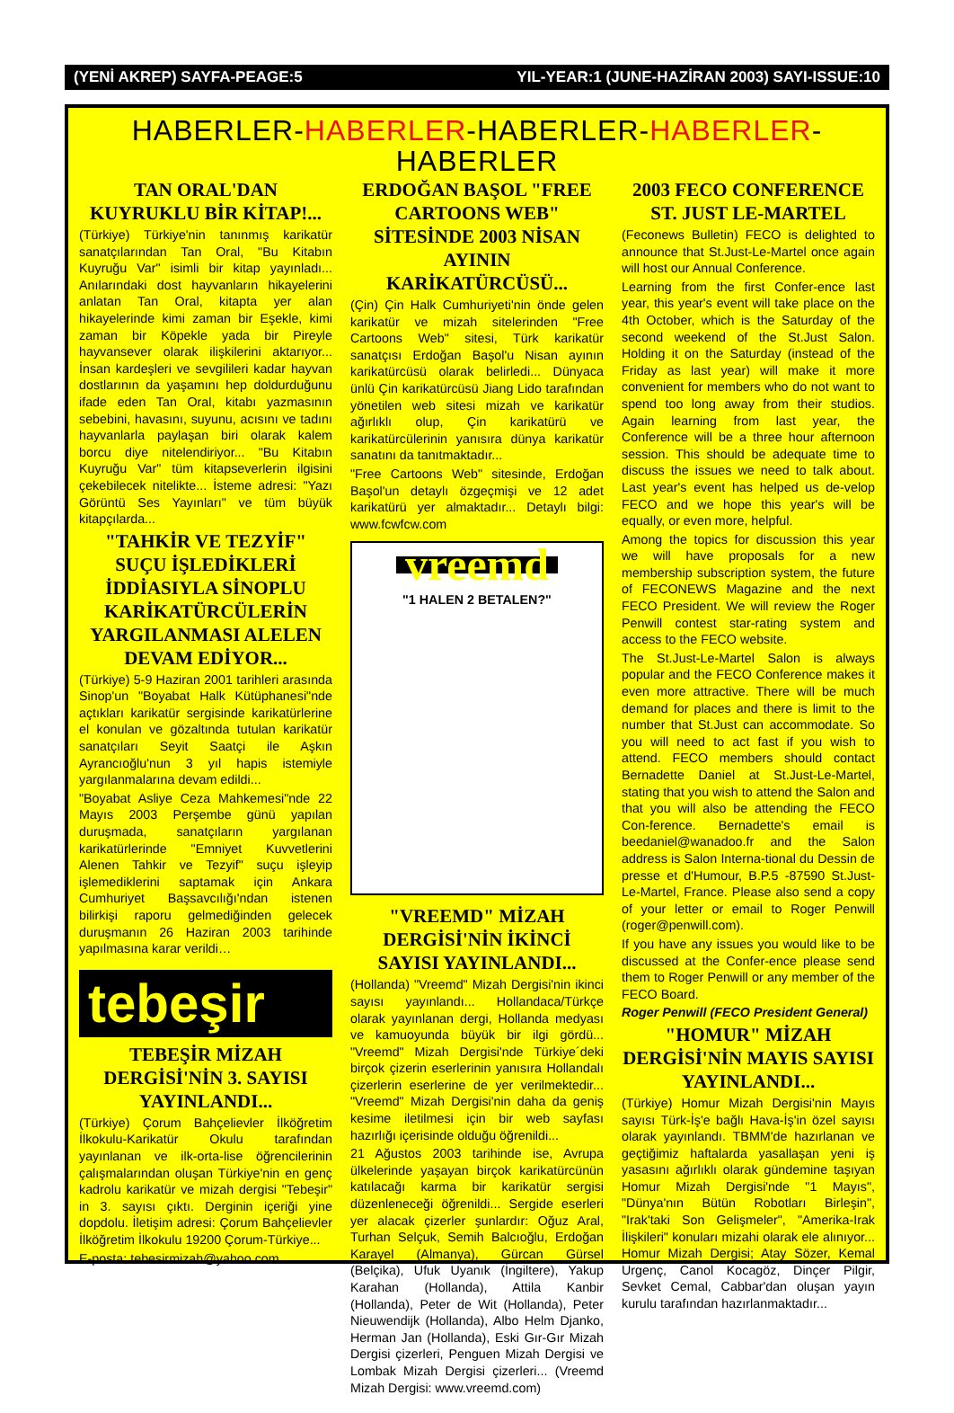(YENİ AKREP) SAYFA-PEAGE:5 YIL-YEAR:1 (JUNE-HAZİRAN 2003) SAYI-ISSUE:10
HABERLER-HABERLER-HABERLER-HABERLER-HABERLER
TAN ORAL'DAN KUYRUKLU BİR KİTAP!...
(Türkiye) Türkiye'nin tanınmış karikatür sanatçılarından Tan Oral, "Bu Kitabın Kuyruğu Var" isimli bir kitap yayınladı... Anılarındaki dost hayvanların hikayelerini anlatan Tan Oral, kitapta yer alan hikayelerinde kimi zaman bir Eşekle, kimi zaman bir Köpekle yada bir Pireyle hayvansever olarak ilişkilerini aktarıyor... İnsan kardeşleri ve sevgilileri kadar hayvan dostlarının da yaşamını hep doldurduğunu ifade eden Tan Oral, kitabı yazmasının sebebini, havasını, suyunu, acısını ve tadını hayvanlarla paylaşan biri olarak kalem borcu diye nitelendiriyor... "Bu Kitabın Kuyruğu Var" tüm kitapseverlerin ilgisini çekebilecek nitelikte... İsteme adresi: "Yazı Görüntü Ses Yayınları" ve tüm büyük kitapçılarda...
"TAHKİR VE TEZYİF" SUÇU İŞLEDİKLERİ İDDİASIYLA SİNOPLU KARİKATÜRCÜLERİN YARGILANMASI ALELEN DEVAM EDİYOR...
(Türkiye) 5-9 Haziran 2001 tarihleri arasında Sinop'un "Boyabat Halk Kütüphanesi"nde açtıkları karikatür sergisinde karikatürlerine el konulan ve gözaltında tutulan karikatür sanatçıları Seyit Saatçi ile Aşkın Ayrancıoğlu'nun 3 yıl hapis istemiyle yargılanmalarına devam edildi...
"Boyabat Asliye Ceza Mahkemesi"nde 22 Mayıs 2003 Perşembe günü yapılan duruşmada, sanatçıların yargılanan karikatürlerinde "Emniyet Kuvvetlerini Alenen Tahkir ve Tezyif" suçu işleyip işlemediklerini saptamak için Ankara Cumhuriyet Başsavcılığı'ndan istenen bilirkişi raporu gelmediğinden gelecek duruşmanın 26 Haziran 2003 tarihinde yapılmasına karar verildi…
tebeşir ☺
TEBEŞİR MİZAH DERGİSİ'NİN 3. SAYISI YAYINLANDI...
(Türkiye) Çorum Bahçelievler İlköğretim İlkokulu-Karikatür Okulu tarafından yayınlanan ve ilk-orta-lise öğrencilerinin çalışmalarından oluşan Türkiye'nin en genç kadrolu karikatür ve mizah dergisi "Tebeşir" in 3. sayısı çıktı. Derginin içeriği yine dopdolu. İletişim adresi: Çorum Bahçelievler İlköğretim İlkokulu 19200 Çorum-Türkiye...
E-posta: tebesirmizah@yahoo.com
ERDOĞAN BAŞOL "FREE CARTOONS WEB" SİTESİNDE 2003 NİSAN AYININ KARİKATÜRCÜSÜ...
(Çin) Çin Halk Cumhuriyeti'nin önde gelen karikatür ve mizah sitelerinden "Free Cartoons Web" sitesi, Türk karikatür sanatçısı Erdoğan Başol'u Nisan ayının karikatürcüsü olarak belirledi... Dünyaca ünlü Çin karikatürcüsü Jiang Lido tarafından yönetilen web sitesi mizah ve karikatür ağırlıklı olup, Çin karikatürü ve karikatürcülerinin yanısıra dünya karikatür sanatını da tanıtmaktadır...
"Free Cartoons Web" sitesinde, Erdoğan Başol'un detaylı özgeçmişi ve 12 adet karikatürü yer almaktadır... Detaylı bilgi: www.fcwfcw.com
vreemd
"1 HALEN 2 BETALEN?"
"VREEMD" MİZAH DERGİSİ'NİN İKİNCİ SAYISI YAYINLANDI...
(Hollanda) "Vreemd" Mizah Dergisi'nin ikinci sayısı yayınlandı... Hollandaca/Türkçe olarak yayınlanan dergi, Hollanda medyası ve kamuoyunda büyük bir ilgi gördü... "Vreemd" Mizah Dergisi'nde Türkiye´deki birçok çizerin eserlerinin yanısıra Hollandalı çizerlerin eserlerine de yer verilmektedir... "Vreemd" Mizah Dergisi'nin daha da geniş kesime iletilmesi için bir web sayfası hazırlığı içerisinde olduğu öğrenildi...
21 Ağustos 2003 tarihinde ise, Avrupa ülkelerinde yaşayan birçok karikatürcünün katılacağı karma bir karikatür sergisi düzenleneceği öğrenildi... Sergide eserleri yer alacak çizerler şunlardır: Oğuz Aral, Turhan Selçuk, Semih Balcıoğlu, Erdoğan Karayel (Almanya), Gürcan Gürsel (Belçika), Ufuk Uyanık (İngiltere), Yakup Karahan (Hollanda), Attila Kanbir (Hollanda), Peter de Wit (Hollanda), Peter Nieuwendijk (Hollanda), Albo Helm Djanko, Herman Jan (Hollanda), Eski Gır-Gır Mizah Dergisi çizerleri, Penguen Mizah Dergisi ve Lombak Mizah Dergisi çizerleri... (Vreemd Mizah Dergisi: www.vreemd.com)
2003 FECO CONFERENCE ST. JUST LE-MARTEL
(Feconews Bulletin) FECO is delighted to announce that St.Just-Le-Martel once again will host our Annual Conference.
Learning from the first Confer-ence last year, this year's event will take place on the 4th October, which is the Saturday of the second weekend of the St.Just Salon. Holding it on the Saturday (instead of the Friday as last year) will make it more convenient for members who do not want to spend too long away from their studios. Again learning from last year, the Conference will be a three hour afternoon session. This should be adequate time to discuss the issues we need to talk about. Last year's event has helped us de-velop FECO and we hope this year's will be equally, or even more, helpful.
Among the topics for discussion this year we will have proposals for a new membership subscription system, the future of FECONEWS Magazine and the next FECO President. We will review the Roger Penwill contest star-rating system and access to the FECO website.
The St.Just-Le-Martel Salon is always popular and the FECO Conference makes it even more attractive. There will be much demand for places and there is limit to the number that St.Just can accommodate. So you will need to act fast if you wish to attend. FECO members should contact Bernadette Daniel at St.Just-Le-Martel, stating that you wish to attend the Salon and that you will also be attending the FECO Con-ference. Bernadette's email is beedaniel@wanadoo.fr and the Salon address is Salon Interna-tional du Dessin de presse et d'Humour, B.P.5 -87590 St.Just-Le-Martel, France. Please also send a copy of your letter or email to Roger Penwill (roger@penwill.com).
If you have any issues you would like to be discussed at the Confer-ence please send them to Roger Penwill or any member of the FECO Board.
Roger Penwill (FECO President General)
"HOMUR" MİZAH DERGİSİ'NİN MAYIS SAYISI YAYINLANDI...
(Türkiye) Homur Mizah Dergisi'nin Mayıs sayısı Türk-İş'e bağlı Hava-İş'in özel sayısı olarak yayınlandı. TBMM'de hazırlanan ve geçtiğimiz haftalarda yasallaşan yeni iş yasasını ağırlıklı olarak gündemine taşıyan Homur Mizah Dergisi'nde "1 Mayıs", "Dünya'nın Bütün Robotları Birleşin", "Irak'taki Son Gelişmeler", "Amerika-Irak İlişkileri" konuları mizahi olarak ele alınıyor... Homur Mizah Dergisi; Atay Sözer, Kemal Urgenç, Canol Kocagöz, Dinçer Pilgir, Sevket Cemal, Cabbar'dan oluşan yayın kurulu tarafından hazırlanmaktadır...